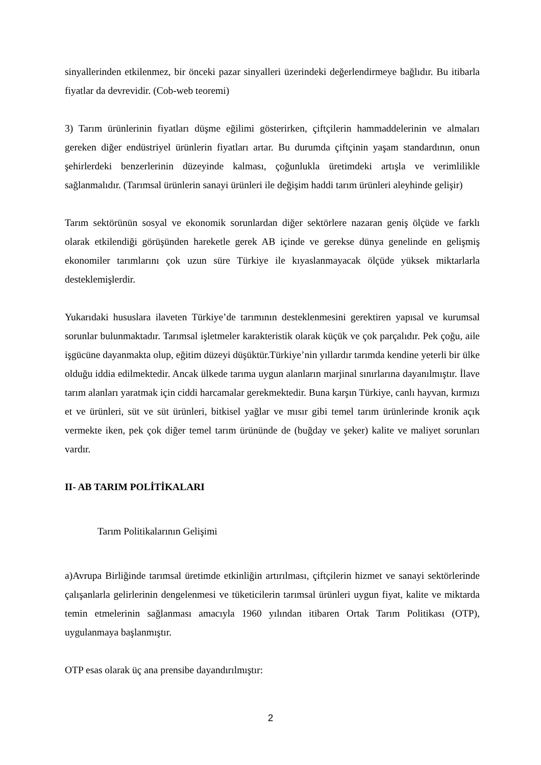sinyallerinden etkilenmez, bir önceki pazar sinyalleri üzerindeki değerlendirmeye bağlıdır. Bu itibarla fiyatlar da devrevidir. (Cob-web teoremi)
3) Tarım ürünlerinin fiyatları düşme eğilimi gösterirken, çiftçilerin hammaddelerinin ve almaları gereken diğer endüstriyel ürünlerin fiyatları artar. Bu durumda çiftçinin yaşam standardının, onun şehirlerdeki benzerlerinin düzeyinde kalması, çoğunlukla üretimdeki artışla ve verimlilikle sağlanmalıdır. (Tarımsal ürünlerin sanayi ürünleri ile değişim haddi tarım ürünleri aleyhinde gelişir)
Tarım sektörünün sosyal ve ekonomik sorunlardan diğer sektörlere nazaran geniş ölçüde ve farklı olarak etkilendiği görüşünden hareketle gerek AB içinde ve gerekse dünya genelinde en gelişmiş ekonomiler tarımlarını çok uzun süre Türkiye ile kıyaslanmayacak ölçüde yüksek miktarlarla desteklemişlerdir.
Yukarıdaki hususlara ilaveten Türkiye’de tarımının desteklenmesini gerektiren yapısal ve kurumsal sorunlar bulunmaktadır. Tarımsal işletmeler karakteristik olarak küçük ve çok parçalıdır. Pek çoğu, aile işgücüne dayanmakta olup, eğitim düzeyi düşüktür.Türkiye’nin yıllardır tarımda kendine yeterli bir ülke olduğu iddia edilmektedir. Ancak ülkede tarıma uygun alanların marjinal sınırlarına dayanılmıştır. İlave tarım alanları yaratmak için ciddi harcamalar gerekmektedir. Buna karşın Türkiye, canlı hayvan, kırmızı et ve ürünleri, süt ve süt ürünleri, bitkisel yağlar ve mısır gibi temel tarım ürünlerinde kronik açık vermekte iken, pek çok diğer temel tarım ürününde de (buğday ve şeker) kalite ve maliyet sorunları vardır.
II- AB TARIM POLİTİKALARI
Tarım Politikalarının Gelişimi
a)Avrupa Birliğinde tarımsal üretimde etkinliğin artırılması, çiftçilerin hizmet ve sanayi sektörlerinde çalışanlarla gelirlerinin dengelenmesi ve tüketicilerin tarımsal ürünleri uygun fiyat, kalite ve miktarda temin etmelerinin sağlanması amacıyla 1960 yılından itibaren Ortak Tarım Politikası (OTP), uygulanmaya başlanmıştır.
OTP esas olarak üç ana prensibe dayandırılmıştır:
2